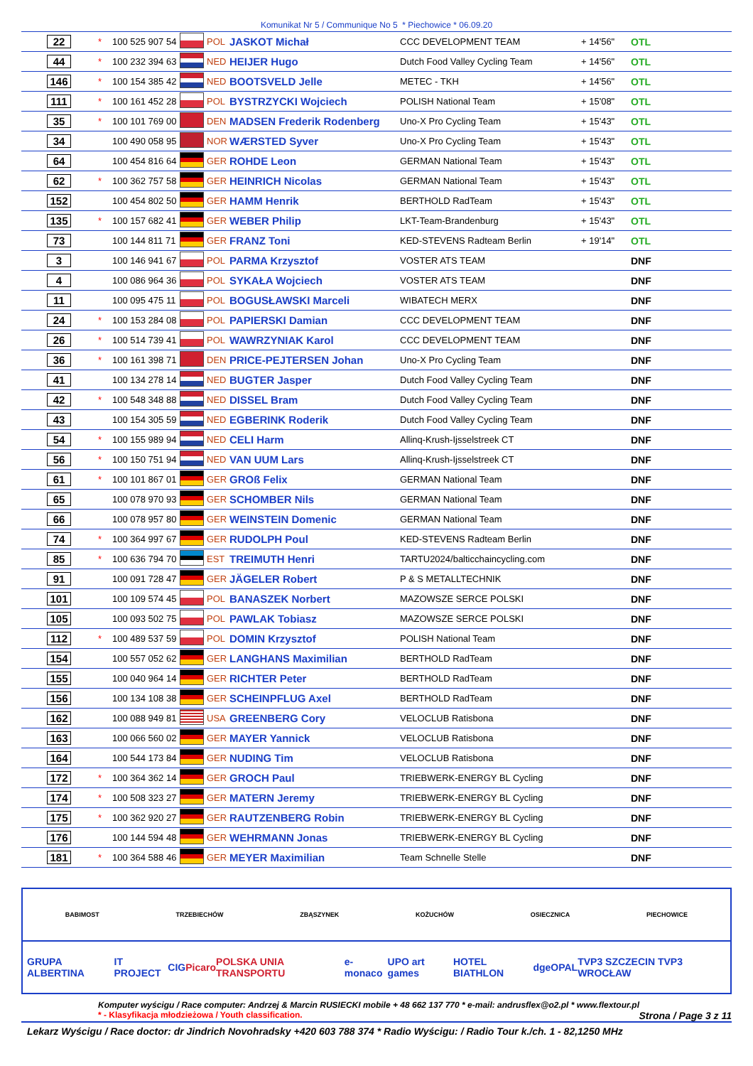Komunikat Nr 5 / Communique No 5 * Piechowice * 06.09.20
| 22 | * | 100 525 907 54 | | POL | JASKOT Michał | CCC DEVELOPMENT TEAM | + 14'56" | OTL |
| 44 | * | 100 232 394 63 | | NED | HEIJER Hugo | Dutch Food Valley Cycling Team | + 14'56" | OTL |
| 146 | * | 100 154 385 42 | | NED | BOOTSVELD Jelle | METEC - TKH | + 14'56" | OTL |
| 111 | * | 100 161 452 28 | | POL | BYSTRZYCKI Wojciech | POLISH National Team | + 15'08" | OTL |
| 35 | * | 100 101 769 00 | | DEN | MADSEN Frederik Rodenberg | Uno-X Pro Cycling Team | + 15'43" | OTL |
| 34 | | 100 490 058 95 | | NOR | WÆRSTED Syver | Uno-X Pro Cycling Team | + 15'43" | OTL |
| 64 | | 100 454 816 64 | | GER | ROHDE Leon | GERMAN National Team | + 15'43" | OTL |
| 62 | * | 100 362 757 58 | | GER | HEINRICH Nicolas | GERMAN National Team | + 15'43" | OTL |
| 152 | | 100 454 802 50 | | GER | HAMM Henrik | BERTHOLD RadTeam | + 15'43" | OTL |
| 135 | * | 100 157 682 41 | | GER | WEBER Philip | LKT-Team-Brandenburg | + 15'43" | OTL |
| 73 | | 100 144 811 71 | | GER | FRANZ Toni | KED-STEVENS Radteam Berlin | + 19'14" | OTL |
| 3 | | 100 146 941 67 | | POL | PARMA Krzysztof | VOSTER ATS TEAM | | DNF |
| 4 | | 100 086 964 36 | | POL | SYKAŁA Wojciech | VOSTER ATS TEAM | | DNF |
| 11 | | 100 095 475 11 | | POL | BOGUSŁAWSKI Marceli | WIBATECH MERX | | DNF |
| 24 | * | 100 153 284 08 | | POL | PAPIERSKI Damian | CCC DEVELOPMENT TEAM | | DNF |
| 26 | * | 100 514 739 41 | | POL | WAWRZYNIAK Karol | CCC DEVELOPMENT TEAM | | DNF |
| 36 | * | 100 161 398 71 | | DEN | PRICE-PEJTERSEN Johan | Uno-X Pro Cycling Team | | DNF |
| 41 | | 100 134 278 14 | | NED | BUGTER Jasper | Dutch Food Valley Cycling Team | | DNF |
| 42 | * | 100 548 348 88 | | NED | DISSEL Bram | Dutch Food Valley Cycling Team | | DNF |
| 43 | | 100 154 305 59 | | NED | EGBERINK Roderik | Dutch Food Valley Cycling Team | | DNF |
| 54 | * | 100 155 989 94 | | NED | CELI Harm | Allinq-Krush-Ijsselstreek CT | | DNF |
| 56 | * | 100 150 751 94 | | NED | VAN UUM Lars | Allinq-Krush-Ijsselstreek CT | | DNF |
| 61 | * | 100 101 867 01 | | GER | GROß Felix | GERMAN National Team | | DNF |
| 65 | | 100 078 970 93 | | GER | SCHOMBER Nils | GERMAN National Team | | DNF |
| 66 | | 100 078 957 80 | | GER | WEINSTEIN Domenic | GERMAN National Team | | DNF |
| 74 | * | 100 364 997 67 | | GER | RUDOLPH Poul | KED-STEVENS Radteam Berlin | | DNF |
| 85 | * | 100 636 794 70 | | EST | TREIMUTH Henri | TARTU2024/balticchaincycling.com | | DNF |
| 91 | | 100 091 728 47 | | GER | JÄGELER Robert | P & S METALLTECHNIK | | DNF |
| 101 | | 100 109 574 45 | | POL | BANASZEK Norbert | MAZOWSZE SERCE POLSKI | | DNF |
| 105 | | 100 093 502 75 | | POL | PAWLAK Tobiasz | MAZOWSZE SERCE POLSKI | | DNF |
| 112 | * | 100 489 537 59 | | POL | DOMIN Krzysztof | POLISH National Team | | DNF |
| 154 | | 100 557 052 62 | | GER | LANGHANS Maximilian | BERTHOLD RadTeam | | DNF |
| 155 | | 100 040 964 14 | | GER | RICHTER Peter | BERTHOLD RadTeam | | DNF |
| 156 | | 100 134 108 38 | | GER | SCHEINPFLUG Axel | BERTHOLD RadTeam | | DNF |
| 162 | | 100 088 949 81 | | USA | GREENBERG Cory | VELOCLUB Ratisbona | | DNF |
| 163 | | 100 066 560 02 | | GER | MAYER Yannick | VELOCLUB Ratisbona | | DNF |
| 164 | | 100 544 173 84 | | GER | NUDING Tim | VELOCLUB Ratisbona | | DNF |
| 172 | * | 100 364 362 14 | | GER | GROCH Paul | TRIEBWERK-ENERGY BL Cycling | | DNF |
| 174 | * | 100 508 323 27 | | GER | MATERN Jeremy | TRIEBWERK-ENERGY BL Cycling | | DNF |
| 175 | * | 100 362 920 27 | | GER | RAUTZENBERG Robin | TRIEBWERK-ENERGY BL Cycling | | DNF |
| 176 | | 100 144 594 48 | | GER | WEHRMANN Jonas | TRIEBWERK-ENERGY BL Cycling | | DNF |
| 181 | * | 100 364 588 46 | | GER | MEYER Maximilian | Team Schnelle Stelle | | DNF |
BABIMOST TRZEBIECHÓW ZBĄSZYNEK KOŻUCHÓW OSIECZNICA PIECHOWICE
GRUPA ALBERTINA IT PROJECT CIG Picaro POLSKA UNIA TRANSPORTU e-monaco UPO art games HOTEL BIATHLON dge OPAL TVP3 SZCZECIN TVP3 WROCŁAW
Komputer wyścigu / Race computer: Andrzej & Marcin RUSIECKI mobile + 48 662 137 770 * e-mail: andrusflex@o2.pl * www.flextour.pl
* - Klasyfikacja młodzieżowa / Youth classification. Strona / Page 3 z 11
Lekarz Wyścigu / Race doctor: dr Jindrich Novohradsky +420 603 788 374 * Radio Wyścigu: / Radio Tour k./ch. 1 - 82,1250 MHz